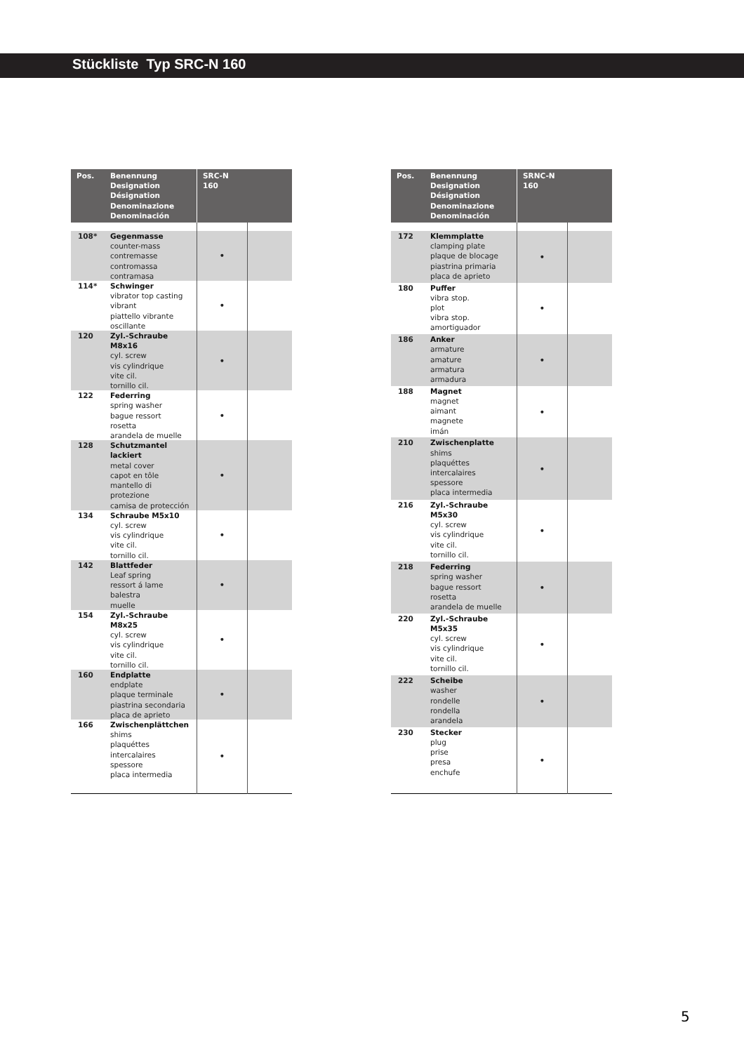Stückliste Typ SRC-N 160
| Pos. | Benennung Designation Désignation Denominazione Denominación | SRC-N 160 | |
| --- | --- | --- | --- |
| 108* | Gegenmasse counter-mass contremasse contromassa contramasa | • | |
| 114* | Schwinger vibrator top casting vibrant piattello vibrante oscillante | • | |
| 120 | Zyl.-Schraube M8x16 cyl. screw vis cylindrique vite cil. tornillo cil. | • | |
| 122 | Federring spring washer bague ressort rosetta arandela de muelle | • | |
| 128 | Schutzmantel lackiert metal cover capot en tôle mantello di protezione camisa de protección | • | |
| 134 | Schraube M5x10 cyl. screw vis cylindrique vite cil. tornillo cil. | • | |
| 142 | Blattfeder Leaf spring ressort á lame balestra muelle | • | |
| 154 | Zyl.-Schraube M8x25 cyl. screw vis cylindrique vite cil. tornillo cil. | • | |
| 160 | Endplatte endplate plaque terminale piastrina secondaria placa de aprieto | • | |
| 166 | Zwischenplättchen shims plaquéttes intercalaires spessore placa intermedia | • | |
| Pos. | Benennung Designation Désignation Denominazione Denominación | SRNC-N 160 | |
| --- | --- | --- | --- |
| 172 | Klemmplatte clamping plate plaque de blocage piastrina primaria placa de aprieto | • | |
| 180 | Puffer vibra stop. plot vibra stop. amortiguador | • | |
| 186 | Anker armature amature armatura armadura | • | |
| 188 | Magnet magnet aimant magnete imán | • | |
| 210 | Zwischenplatte shims plaquéttes intercalaires spessore placa intermedia | • | |
| 216 | Zyl.-Schraube M5x30 cyl. screw vis cylindrique vite cil. tornillo cil. | • | |
| 218 | Federring spring washer bague ressort rosetta arandela de muelle | • | |
| 220 | Zyl.-Schraube M5x35 cyl. screw vis cylindrique vite cil. tornillo cil. | • | |
| 222 | Scheibe washer rondelle rondella arandela | • | |
| 230 | Stecker plug prise presa enchufe | • | |
5